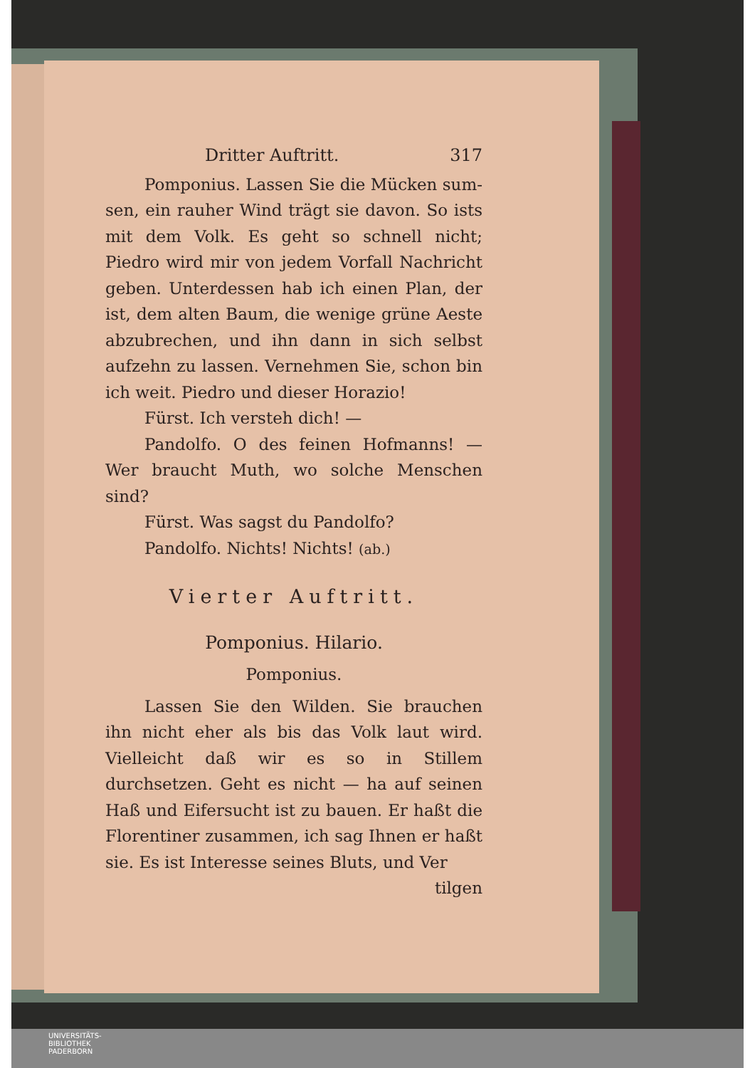Dritter Auftritt. 317
Pomponius. Lassen Sie die Mücken sum­sen, ein rauher Wind trägt sie davon. So ists mit dem Volk. Es geht so schnell nicht; Piedro wird mir von jedem Vorfall Nachricht geben. Unterdessen hab ich einen Plan, der ist, dem alten Baum, die wenige grüne Aeste abzubre­chen, und ihn dann in sich selbst aufzehn zu lassen. Vernehmen Sie, schon bin ich weit. Piedro und dieser Horazio!
Fürst. Ich versteh dich! —
Pandolfo. O des feinen Hofmanns! — Wer braucht Muth, wo solche Menschen sind?
Fürst. Was sagst du Pandolfo?
Pandolfo. Nichts! Nichts! (ab.)
Vierter Auftritt.
Pomponius. Hilario.
Pomponius.
Lassen Sie den Wilden. Sie brauchen ihn nicht eher als bis das Volk laut wird. Vielleicht daß wir es so in Stillem durchsetzen. Geht es nicht — ha auf seinen Haß und Eifersucht ist zu bauen. Er haßt die Florentiner zusammen, ich sag Ihnen er haßt sie. Es ist Interesse seines Bluts, und Ver­
tilgen
UNIVERSITÄTS-
BIBLIOTHEK
PADERBORN